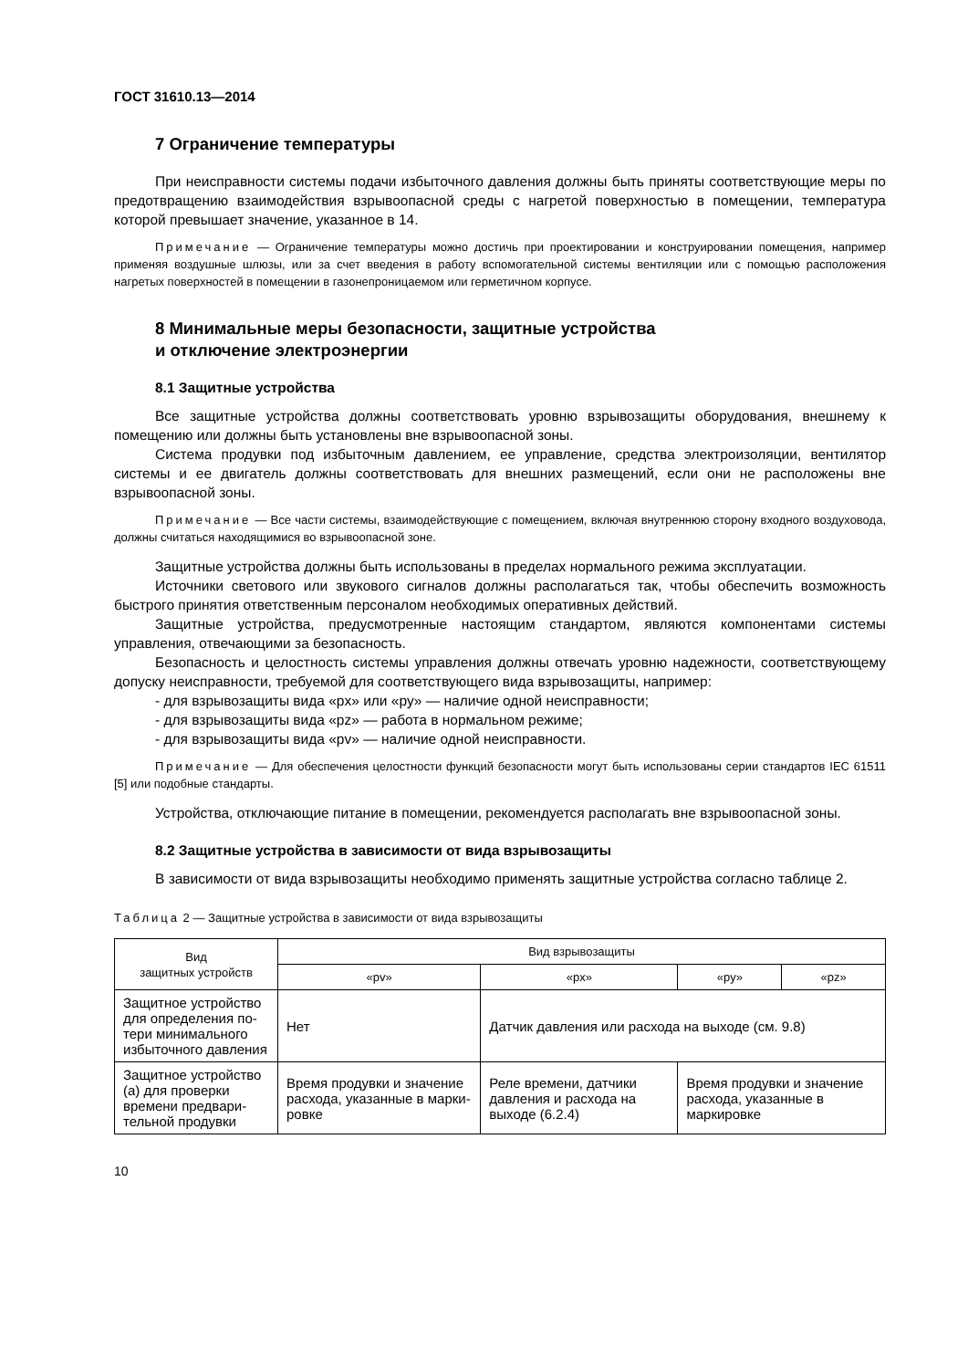ГОСТ 31610.13—2014
7 Ограничение температуры
При неисправности системы подачи избыточного давления должны быть приняты соответствую­щие меры по предотвращению взаимодействия взрывоопасной среды с нагретой поверхностью в по­мещении, температура которой превышает значение, указанное в 14.
Примечание — Ограничение температуры можно достичь при проектировании и конструировании по­мещения, например применяя воздушные шлюзы, или за счет введения в работу вспомогательной системы венти­ляции или с помощью расположения нагретых поверхностей в помещении в газонепроницаемом или герметичном корпусе.
8 Минимальные меры безопасности, защитные устройства
и отключение электроэнергии
8.1 Защитные устройства
Все защитные устройства должны соответствовать уровню взрывозащиты оборудования, внеш­нему к помещению или должны быть установлены вне взрывоопасной зоны.
Система продувки под избыточным давлением, ее управление, средства электроизоляции, вен­тилятор системы и ее двигатель должны соответствовать для внешних размещений, если они не рас­положены вне взрывоопасной зоны.
Примечание — Все части системы, взаимодействующие с помещением, включая внутреннюю сторону входного воздуховода, должны считаться находящимися во взрывоопасной зоне.
Защитные устройства должны быть использованы в пределах нормального режима эксплуатации.
Источники светового или звукового сигналов должны располагаться так, чтобы обеспечить воз­можность быстрого принятия ответственным персоналом необходимых оперативных действий.
Защитные устройства, предусмотренные настоящим стандартом, являются компонентами систе­мы управления, отвечающими за безопасность.
Безопасность и целостность системы управления должны отвечать уровню надежности, соответ­ствующему допуску неисправности, требуемой для соответствующего вида взрывозащиты, например:
- для взрывозащиты вида «px» или «py» — наличие одной неисправности;
- для взрывозащиты вида «pz» — работа в нормальном режиме;
- для взрывозащиты вида «pv» — наличие одной неисправности.
Примечание — Для обеспечения целостности функций безопасности могут быть использованы серии стандартов IEC 61511 [5] или подобные стандарты.
Устройства, отключающие питание в помещении, рекомендуется располагать вне взрывоопасной зоны.
8.2 Защитные устройства в зависимости от вида взрывозащиты
В зависимости от вида взрывозащиты необходимо применять защитные устройства согласно та­блице 2.
Таблица 2 — Защитные устройства в зависимости от вида взрывозащиты
| Вид защитных устройств | Вид взрывозащиты | | | |
| --- | --- | --- | --- | --- |
| | «pv» | «px» | «py» | «pz» |
| Защитное устройство для определения по­тери минимального избыточного давле­ния | Нет | Датчик давления или расхода на выходе (см. 9.8) | | |
| Защитное устройство (а) для проверки времени предвари­тельной продувки | Время продувки и значение расхода, указанные в марки­ровке | Реле времени, датчики давления и расхода на выходе (6.2.4) | Время продувки и значение расхода, ука­занные в маркировке | |
10